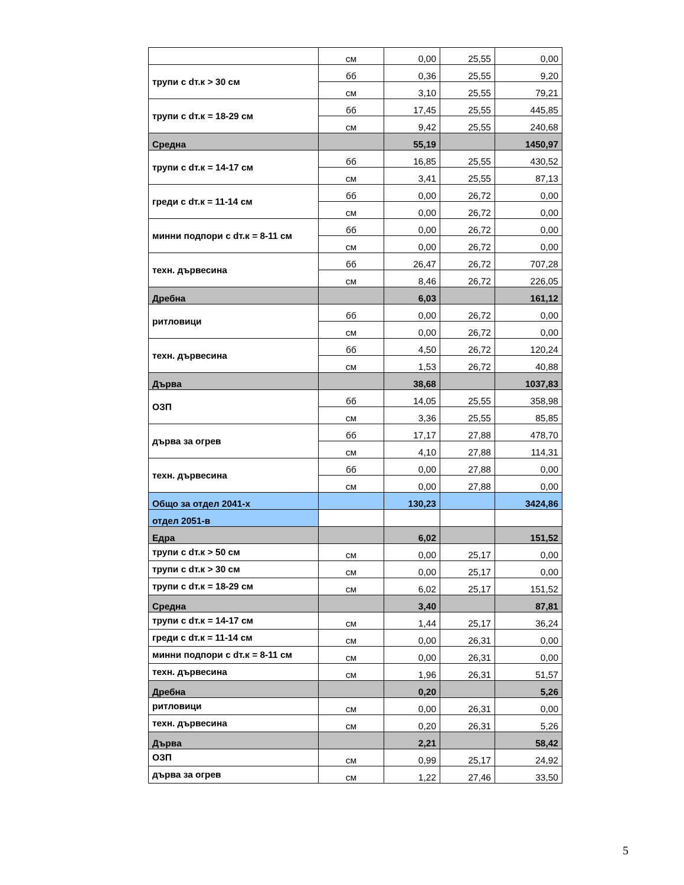| | см | 0,00 | 25,55 | 0,00 |
| трупи с dт.к > 30 см | бб | 0,36 | 25,55 | 9,20 |
| | см | 3,10 | 25,55 | 79,21 |
| трупи с dт.к = 18-29 см | бб | 17,45 | 25,55 | 445,85 |
| | см | 9,42 | 25,55 | 240,68 |
| Средна | | 55,19 | | 1450,97 |
| трупи с dт.к = 14-17 см | бб | 16,85 | 25,55 | 430,52 |
| | см | 3,41 | 25,55 | 87,13 |
| греди с dт.к = 11-14 см | бб | 0,00 | 26,72 | 0,00 |
| | см | 0,00 | 26,72 | 0,00 |
| минни подпори с dт.к = 8-11 см | бб | 0,00 | 26,72 | 0,00 |
| | см | 0,00 | 26,72 | 0,00 |
| техн. дървесина | бб | 26,47 | 26,72 | 707,28 |
| | см | 8,46 | 26,72 | 226,05 |
| Дребна | | 6,03 | | 161,12 |
| ритловици | бб | 0,00 | 26,72 | 0,00 |
| | см | 0,00 | 26,72 | 0,00 |
| техн. дървесина | бб | 4,50 | 26,72 | 120,24 |
| | см | 1,53 | 26,72 | 40,88 |
| Дърва | | 38,68 | | 1037,83 |
| ОЗП | бб | 14,05 | 25,55 | 358,98 |
| | см | 3,36 | 25,55 | 85,85 |
| дърва за огрев | бб | 17,17 | 27,88 | 478,70 |
| | см | 4,10 | 27,88 | 114,31 |
| техн. дървесина | бб | 0,00 | 27,88 | 0,00 |
| | см | 0,00 | 27,88 | 0,00 |
| Общо за отдел 2041-х | | 130,23 | | 3424,86 |
| отдел 2051-в | | | | |
| Едра | | 6,02 | | 151,52 |
| трупи с dт.к > 50 см | см | 0,00 | 25,17 | 0,00 |
| трупи с dт.к > 30 см | см | 0,00 | 25,17 | 0,00 |
| трупи с dт.к = 18-29 см | см | 6,02 | 25,17 | 151,52 |
| Средна | | 3,40 | | 87,81 |
| трупи с dт.к = 14-17 см | см | 1,44 | 25,17 | 36,24 |
| греди с dт.к = 11-14 см | см | 0,00 | 26,31 | 0,00 |
| минни подпори с dт.к = 8-11 см | см | 0,00 | 26,31 | 0,00 |
| техн. дървесина | см | 1,96 | 26,31 | 51,57 |
| Дребна | | 0,20 | | 5,26 |
| ритловици | см | 0,00 | 26,31 | 0,00 |
| техн. дървесина | см | 0,20 | 26,31 | 5,26 |
| Дърва | | 2,21 | | 58,42 |
| ОЗП | см | 0,99 | 25,17 | 24,92 |
| дърва за огрев | см | 1,22 | 27,46 | 33,50 |
5